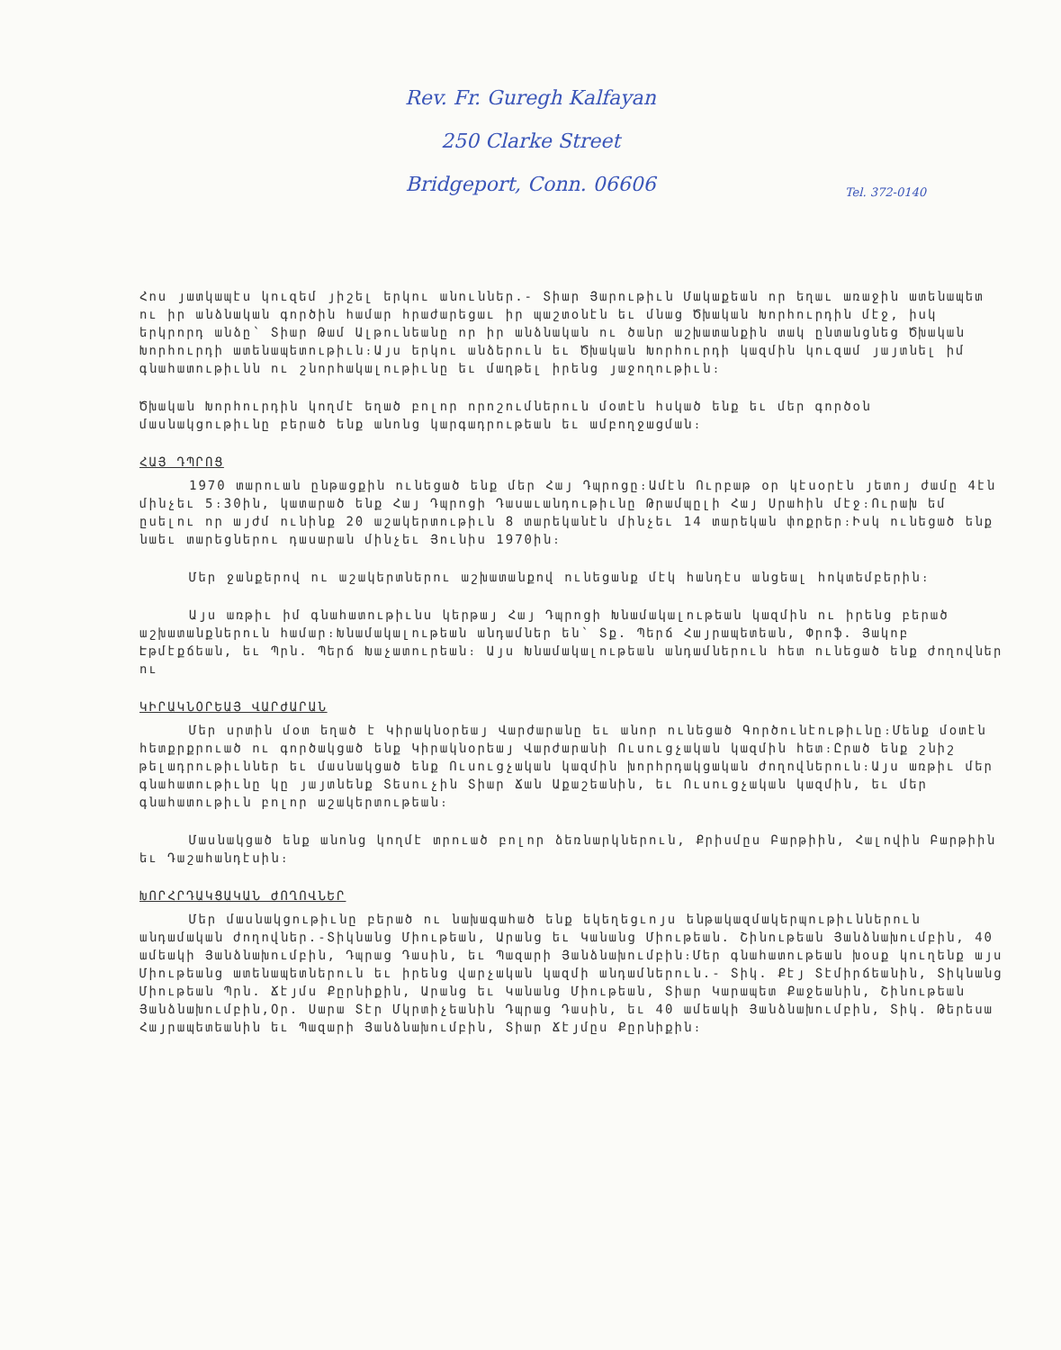Rev. Fr. Guregh Kalfayan
250 Clarke Street
Bridgeport, Conn. 06606
Tel. 372-0140
Հոս յատկապէս կուզեմ յիշել երկու անուններ.- Տիար Յարութիւն Մակաքեան որ եղաւ առաջին ատենապետ ու իր անձնական գործին համար հրաժարեցաւ իր պաշտօնէն եւ մնաց Ծխական Խորհուրդին մէջ, իսկ երկրորդ անձը՝ Տիար Թամ Ալթունեանը որ իր անձնական ու ծանր աշխատանքին տակ ընտանցնեց Ծխական Խորհուրդի ատենապետութիւն։Այս երկու անձերուն եւ Ծխական Խորհուրդի կազմին կուզամ յայտնել իմ գնահատութիւնն ու շնորհակալութիւնը եւ մաղթել իրենց յաջողութիւն։
Ծխական Խորհուրդին կողմէ եղած բոլոր որոշումներուն մօտէն հսկած ենք եւ մեր գործօն մասնակցութիւնը բերած ենք անոնց կարգադրութեան եւ ամբողջացման։
ՀԱՅ ԴՊՐՈՑ
1970 տարուան ընթացքին ունեցած ենք մեր Հայ Դպրոցը։Ամէն Ուրբաթ օր կէսօրէն յետոյ ժամը 4էն մինչեւ 5։30ին, կատարած ենք Հայ Դպրոցի Դասաւանդութիւնը Թրամպըլի Հայ Սրահին մէջ։Ուրախ եմ ըսելու որ այժմ ունինք 20 աշակերտութիւն 8 տարեկանէն մինչեւ 14 տարեկան փոքրեր։Իսկ ունեցած ենք նաեւ տարեցներու դասարան մինչեւ Յունիս 1970ին։
Մեր ջանքերով ու աշակերտներու աշխատանքով ունեցանք մէկ հանդէս անցեալ հոկտեմբերին։
Այս առթիւ իմ գնահատութիւնս կերթայ Հայ Դպրոցի Խնամակալութեան կազմին ու իրենց բերած աշխատանքներուն համար։Խնամակալութեան անդամներ են՝ Տք. Պերճ Հայրապետեան, Փրոֆ. Յակոբ Էթմէքճեան, եւ Պրն. Պերճ Խաչատուրեան։ Այս Խնամակալութեան անդամներուն հետ ունեցած ենք ժողովներ ու
ԿԻՐԱԿՆՕՐԵԱՅ ՎԱՐԺԱՐԱՆ
Մեր սրտին մօտ եղած է Կիրակնօրեայ Վարժարանը եւ անոր ունեցած Գործունէութիւնը։Մենք մօտէն հետքրքրուած ու գործակցած ենք Կիրակնօրեայ Վարժարանի Ուսուցչական կազմին հետ։Ըրած ենք շնիշ թելադրութիւններ եւ մասնակցած ենք Ուսուցչական կազմին խորհրդակցական ժողովներուն։Այս առթիւ մեր գնահատութիւնը կը յայտնենք Տեսուչին Տիար Ճան Աքաշեանին, եւ Ուսուցչական կազմին, եւ մեր գնահատութիւն բոլոր աշակերտութեան։
Մասնակցած ենք անոնց կողմէ տրուած բոլոր ձեռնարկներուն, Քրիսմըս Բարթիին, Հալովին Բարթիին եւ Դաշահանդէսին։
ԽՈՐՀՐԴԱԿՑԱԿԱՆ ԺՈՂՈՎՆԵՐ
Մեր մասնակցութիւնը բերած ու նախագահած ենք եկեղեցւոյս ենթակազմակերպութիւններուն անդամական ժողովներ.-Տիկնանց Միութեան, Արանց եւ Կանանց Միութեան. Շինութեան Յանձնախումբին, 40 ամեակի Յանձնախումբին, Դպրաց Դասին, եւ Պազարի Յանձնախումբին։Մեր գնահատութեան խօսք կուղենք այս Միութեանց ատենապետներուն եւ իրենց վարչական կազմի անդամներուն.- Տիկ. Քէյ Տէմիրճեանին, Տիկնանց Միութեան Պրն. Ճէյմս Քըրնիքին, Արանց եւ Կանանց Միութեան, Տիար Կարապետ Քաջեանին, Շինութեան Յանձնախումբին,Օր. Սարա Տէր Մկրտիչեանին Դպրաց Դասին, եւ 40 ամեակի Յանձնախումբին, Տիկ. Թերեսա Հայրապետեանին եւ Պազարի Յանձնախումբին, Տիար Ճէյմըս Քըրնիքին։